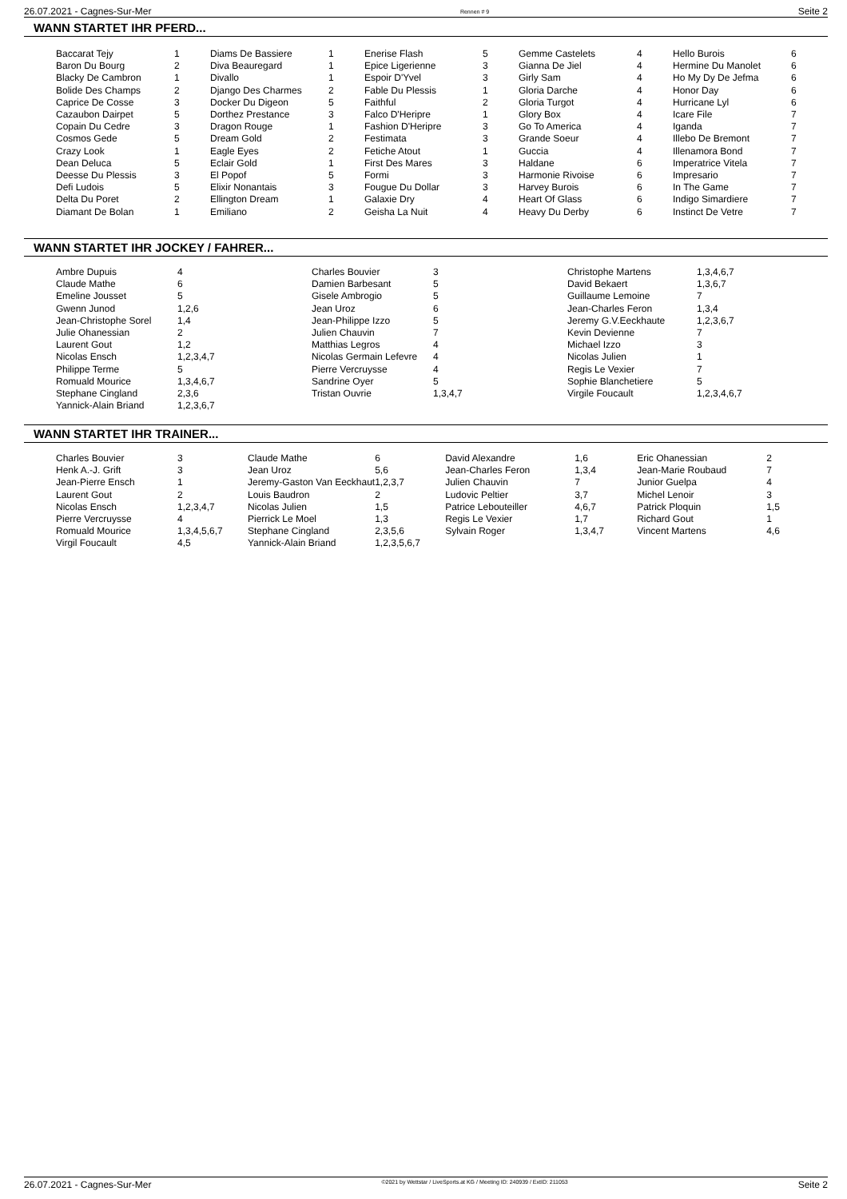26.07.2021 - Cagnes-Sur-Mer Rennen # 9 Seite 2
WANN STARTET IHR PFERD...
| Baccarat Tejy | 1 | Diams De Bassiere | 1 | Enerise Flash | 5 | Gemme Castelets | 4 | Hello Burois | 6 |
| Baron Du Bourg | 2 | Diva Beauregard | 1 | Epice Ligerienne | 3 | Gianna De Jiel | 4 | Hermine Du Manolet | 6 |
| Blacky De Cambron | 1 | Divallo | 1 | Espoir D'Yvel | 3 | Girly Sam | 4 | Ho My Dy De Jefma | 6 |
| Bolide Des Champs | 2 | Django Des Charmes | 2 | Fable Du Plessis | 1 | Gloria Darche | 4 | Honor Day | 6 |
| Caprice De Cosse | 3 | Docker Du Digeon | 5 | Faithful | 2 | Gloria Turgot | 4 | Hurricane Lyl | 6 |
| Cazaubon Dairpet | 5 | Dorthez Prestance | 3 | Falco D'Heripre | 1 | Glory Box | 4 | Icare File | 7 |
| Copain Du Cedre | 3 | Dragon Rouge | 1 | Fashion D'Heripre | 3 | Go To America | 4 | Iganda | 7 |
| Cosmos Gede | 5 | Dream Gold | 2 | Festimata | 3 | Grande Soeur | 4 | Illebo De Bremont | 7 |
| Crazy Look | 1 | Eagle Eyes | 2 | Fetiche Atout | 1 | Guccia | 4 | Illenamora Bond | 7 |
| Dean Deluca | 5 | Eclair Gold | 1 | First Des Mares | 3 | Haldane | 6 | Imperatrice Vitela | 7 |
| Deesse Du Plessis | 3 | El Popof | 5 | Formi | 3 | Harmonie Rivoise | 6 | Impresario | 7 |
| Defi Ludois | 5 | Elixir Nonantais | 3 | Fougue Du Dollar | 3 | Harvey Burois | 6 | In The Game | 7 |
| Delta Du Poret | 2 | Ellington Dream | 1 | Galaxie Dry | 4 | Heart Of Glass | 6 | Indigo Simardiere | 7 |
| Diamant De Bolan | 1 | Emiliano | 2 | Geisha La Nuit | 4 | Heavy Du Derby | 6 | Instinct De Vetre | 7 |
WANN STARTET IHR JOCKEY / FAHRER...
| Ambre Dupuis | 4 | Charles Bouvier | 3 | Christophe Martens | 1,3,4,6,7 |
| Claude Mathe | 6 | Damien Barbesant | 5 | David Bekaert | 1,3,6,7 |
| Emeline Jousset | 5 | Gisele Ambrogio | 5 | Guillaume Lemoine | 7 |
| Gwenn Junod | 1,2,6 | Jean Uroz | 6 | Jean-Charles Feron | 1,3,4 |
| Jean-Christophe Sorel | 1,4 | Jean-Philippe Izzo | 5 | Jeremy G.V.Eeckhaute | 1,2,3,6,7 |
| Julie Ohanessian | 2 | Julien Chauvin | 7 | Kevin Devienne | 7 |
| Laurent Gout | 1,2 | Matthias Legros | 4 | Michael Izzo | 3 |
| Nicolas Ensch | 1,2,3,4,7 | Nicolas Germain Lefevre | 4 | Nicolas Julien | 1 |
| Philippe Terme | 5 | Pierre Vercruysse | 4 | Regis Le Vexier | 7 |
| Romuald Mourice | 1,3,4,6,7 | Sandrine Oyer | 5 | Sophie Blanchetiere | 5 |
| Stephane Cingland | 2,3,6 | Tristan Ouvrie | 1,3,4,7 | Virgile Foucault | 1,2,3,4,6,7 |
| Yannick-Alain Briand | 1,2,3,6,7 | | | | |
WANN STARTET IHR TRAINER...
| Charles Bouvier | 3 | Claude Mathe | 6 | David Alexandre | 1,6 | Eric Ohanessian | 2 |
| Henk A.-J. Grift | 3 | Jean Uroz | 5,6 | Jean-Charles Feron | 1,3,4 | Jean-Marie Roubaud | 7 |
| Jean-Pierre Ensch | 1 | Jeremy-Gaston Van Eeckhaut | 1,2,3,7 | Julien Chauvin | 7 | Junior Guelpa | 4 |
| Laurent Gout | 2 | Louis Baudron | 2 | Ludovic Peltier | 3,7 | Michel Lenoir | 3 |
| Nicolas Ensch | 1,2,3,4,7 | Nicolas Julien | 1,5 | Patrice Lebouteiller | 4,6,7 | Patrick Ploquin | 1,5 |
| Pierre Vercruysse | 4 | Pierrick Le Moel | 1,3 | Regis Le Vexier | 1,7 | Richard Gout | 1 |
| Romuald Mourice | 1,3,4,5,6,7 | Stephane Cingland | 2,3,5,6 | Sylvain Roger | 1,3,4,7 | Vincent Martens | 4,6 |
| Virgil Foucault | 4,5 | Yannick-Alain Briand | 1,2,3,5,6,7 | | | | |
26.07.2021 - Cagnes-Sur-Mer ©2021 by Wettstar / LiveSports.at KG / Meeting ID: 240939 / ExtID: 211053 Seite 2